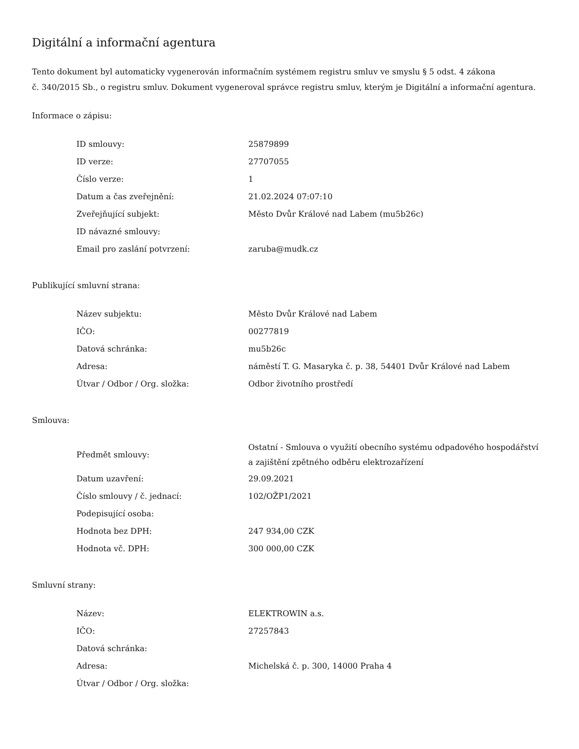Digitální a informační agentura
Tento dokument byl automaticky vygenerován informačním systémem registru smluv ve smyslu § 5 odst. 4 zákona
č. 340/2015 Sb., o registru smluv. Dokument vygeneroval správce registru smluv, kterým je Digitální a informační agentura.
Informace o zápisu:
| ID smlouvy: | 25879899 |
| ID verze: | 27707055 |
| Číslo verze: | 1 |
| Datum a čas zveřejnění: | 21.02.2024 07:07:10 |
| Zveřejňující subjekt: | Město Dvůr Králové nad Labem (mu5b26c) |
| ID návazné smlouvy: | |
| Email pro zaslání potvrzení: | zaruba@mudk.cz |
Publikující smluvní strana:
| Název subjektu: | Město Dvůr Králové nad Labem |
| IČO: | 00277819 |
| Datová schránka: | mu5b26c |
| Adresa: | náměstí T. G. Masaryka č. p. 38, 54401 Dvůr Králové nad Labem |
| Útvar / Odbor / Org. složka: | Odbor životního prostředí |
Smlouva:
| Předmět smlouvy: | Ostatní - Smlouva o využití obecního systému odpadového hospodářství a zajištění zpětného odběru elektrozařízení |
| Datum uzavření: | 29.09.2021 |
| Číslo smlouvy / č. jednací: | 102/OŽP1/2021 |
| Podepisující osoba: | |
| Hodnota bez DPH: | 247 934,00 CZK |
| Hodnota vč. DPH: | 300 000,00 CZK |
Smluvní strany:
| Název: | ELEKTROWIN a.s. |
| IČO: | 27257843 |
| Datová schránka: | |
| Adresa: | Michelská č. p. 300, 14000 Praha 4 |
| Útvar / Odbor / Org. složka: | |